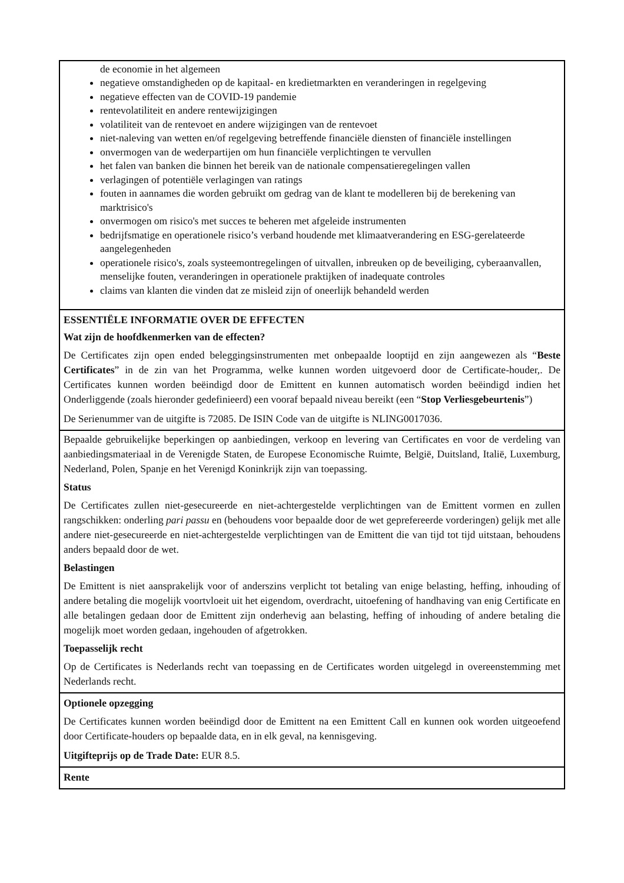de economie in het algemeen
negatieve omstandigheden op de kapitaal- en kredietmarkten en veranderingen in regelgeving
negatieve effecten van de COVID-19 pandemie
rentevolatiliteit en andere rentewijzigingen
volatiliteit van de rentevoet en andere wijzigingen van de rentevoet
niet-naleving van wetten en/of regelgeving betreffende financiële diensten of financiële instellingen
onvermogen van de wederpartijen om hun financiële verplichtingen te vervullen
het falen van banken die binnen het bereik van de nationale compensatieregelingen vallen
verlagingen of potentiële verlagingen van ratings
fouten in aannames die worden gebruikt om gedrag van de klant te modelleren bij de berekening van marktrisico's
onvermogen om risico's met succes te beheren met afgeleide instrumenten
bedrijfsmatige en operationele risico’s verband houdende met klimaatverandering en ESG-gerelateerde aangelegenheden
operationele risico's, zoals systeemontregelingen of uitvallen, inbreuken op de beveiliging, cyberaanvallen, menselijke fouten, veranderingen in operationele praktijken of inadequate controles
claims van klanten die vinden dat ze misleid zijn of oneerlijk behandeld werden
ESSENTIËLE INFORMATIE OVER DE EFFECTEN
Wat zijn de hoofdkenmerken van de effecten?
De Certificates zijn open ended beleggingsinstrumenten met onbepaalde looptijd en zijn aangewezen als “Beste Certificates” in de zin van het Programma, welke kunnen worden uitgevoerd door de Certificate-houder,. De Certificates kunnen worden beëindigd door de Emittent en kunnen automatisch worden beëindigd indien het Onderliggende (zoals hieronder gedefinieerd) een vooraf bepaald niveau bereikt (een “Stop Verliesgebeurtenis”)
De Serienummer van de uitgifte is 72085. De ISIN Code van de uitgifte is NLING0017036.
Bepaalde gebruikelijke beperkingen op aanbiedingen, verkoop en levering van Certificates en voor de verdeling van aanbiedingsmateriaal in de Verenigde Staten, de Europese Economische Ruimte, België, Duitsland, Italië, Luxemburg, Nederland, Polen, Spanje en het Verenigd Koninkrijk zijn van toepassing.
Status
De Certificates zullen niet-gesecureerde en niet-achtergestelde verplichtingen van de Emittent vormen en zullen rangschikken: onderling pari passu en (behoudens voor bepaalde door de wet geprefereerde vorderingen) gelijk met alle andere niet-gesecureerde en niet-achtergestelde verplichtingen van de Emittent die van tijd tot tijd uitstaan, behoudens anders bepaald door de wet.
Belastingen
De Emittent is niet aansprakelijk voor of anderszins verplicht tot betaling van enige belasting, heffing, inhouding of andere betaling die mogelijk voortvloeit uit het eigendom, overdracht, uitoefening of handhaving van enig Certificate en alle betalingen gedaan door de Emittent zijn onderhevig aan belasting, heffing of inhouding of andere betaling die mogelijk moet worden gedaan, ingehouden of afgetrokken.
Toepasselijk recht
Op de Certificates is Nederlands recht van toepassing en de Certificates worden uitgelegd in overeenstemming met Nederlands recht.
Optionele opzegging
De Certificates kunnen worden beëindigd door de Emittent na een Emittent Call en kunnen ook worden uitgeoefend door Certificate-houders op bepaalde data, en in elk geval, na kennisgeving.
Uitgifteprijs op de Trade Date: EUR 8.5.
Rente